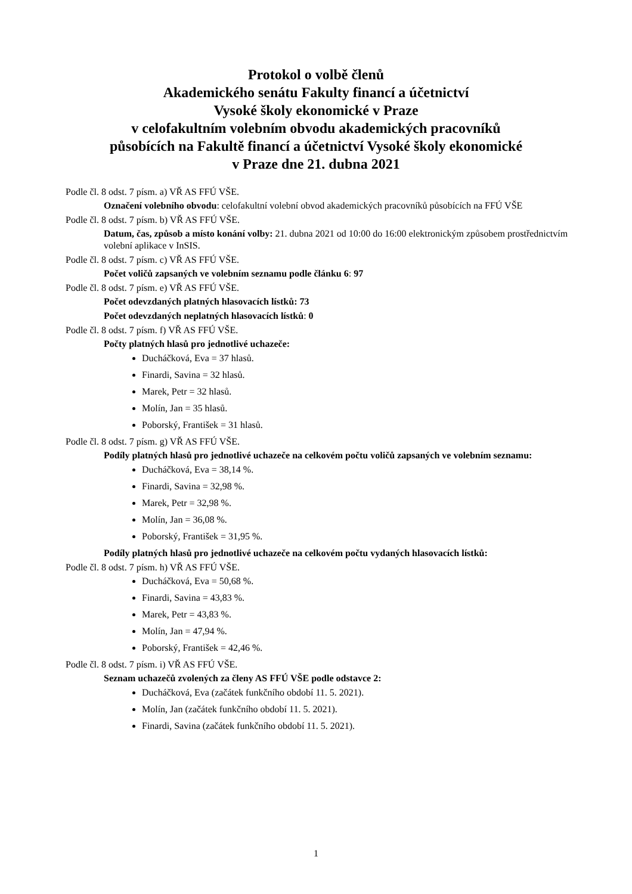Protokol o volbě členů
Akademického senátu Fakulty financí a účetnictví
Vysoké školy ekonomické v Praze
v celofakultním volebním obvodu akademických pracovníků
působících na Fakultě financí a účetnictví Vysoké školy ekonomické
v Praze dne 21. dubna 2021
Podle čl. 8 odst. 7 písm. a) VŘ AS FFÚ VŠE.
Označení volebního obvodu: celofakultní volební obvod akademických pracovníků působících na FFÚ VŠE
Podle čl. 8 odst. 7 písm. b) VŘ AS FFÚ VŠE.
Datum, čas, způsob a místo konání volby: 21. dubna 2021 od 10:00 do 16:00 elektronickým způsobem prostřednictvím volební aplikace v InSIS.
Podle čl. 8 odst. 7 písm. c) VŘ AS FFÚ VŠE.
Počet voličů zapsaných ve volebním seznamu podle článku 6: 97
Podle čl. 8 odst. 7 písm. e) VŘ AS FFÚ VŠE.
Počet odevzdaných platných hlasovacích lístků: 73
Počet odevzdaných neplatných hlasovacích lístků: 0
Podle čl. 8 odst. 7 písm. f) VŘ AS FFÚ VŠE.
Počty platných hlasů pro jednotlivé uchazeče:
Ducháčková, Eva = 37 hlasů.
Finardi, Savina = 32 hlasů.
Marek, Petr = 32 hlasů.
Molín, Jan = 35 hlasů.
Poborský, František = 31 hlasů.
Podle čl. 8 odst. 7 písm. g) VŘ AS FFÚ VŠE.
Podíly platných hlasů pro jednotlivé uchazeče na celkovém počtu voličů zapsaných ve volebním seznamu:
Ducháčková, Eva = 38,14 %.
Finardi, Savina = 32,98 %.
Marek, Petr = 32,98 %.
Molín, Jan = 36,08 %.
Poborský, František = 31,95 %.
Podíly platných hlasů pro jednotlivé uchazeče na celkovém počtu vydaných hlasovacích lístků:
Podle čl. 8 odst. 7 písm. h) VŘ AS FFÚ VŠE.
Ducháčková, Eva = 50,68 %.
Finardi, Savina = 43,83 %.
Marek, Petr = 43,83 %.
Molín, Jan = 47,94 %.
Poborský, František = 42,46 %.
Podle čl. 8 odst. 7 písm. i) VŘ AS FFÚ VŠE.
Seznam uchazečů zvolených za členy AS FFÚ VŠE podle odstavce 2:
Ducháčková, Eva (začátek funkčního období 11. 5. 2021).
Molín, Jan (začátek funkčního období 11. 5. 2021).
Finardi, Savina (začátek funkčního období 11. 5. 2021).
1